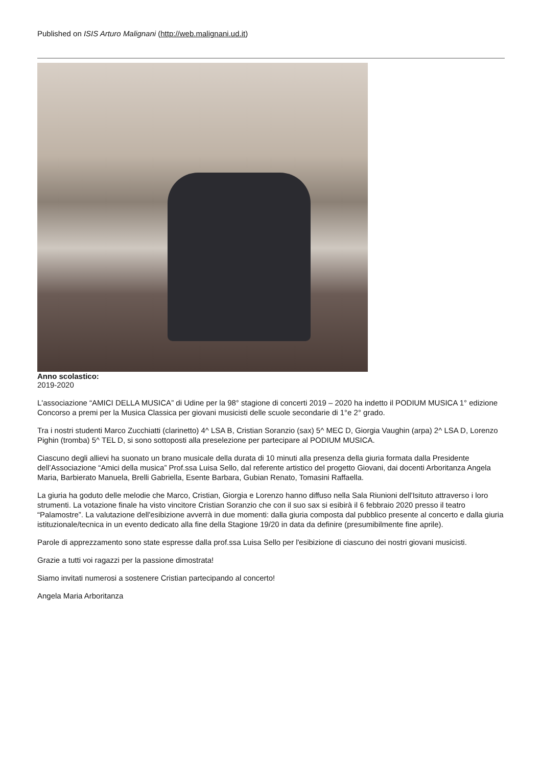Published on ISIS Arturo Malignani (http://web.malignani.ud.it)
Anno scolastico:
2019-2020
L'associazione “AMICI DELLA MUSICA” di Udine per la 98° stagione di concerti 2019 – 2020 ha indetto il PODIUM MUSICA 1° edizione Concorso a premi per la Musica Classica per giovani musicisti delle scuole secondarie di 1°e 2° grado.
Tra i nostri studenti Marco Zucchiatti (clarinetto) 4^ LSA B, Cristian Soranzio (sax) 5^ MEC D, Giorgia Vaughin (arpa) 2^ LSA D, Lorenzo Pighin (tromba) 5^ TEL D, si sono sottoposti alla preselezione per partecipare al PODIUM MUSICA.
Ciascuno degli allievi ha suonato un brano musicale della durata di 10 minuti alla presenza della giuria formata dalla Presidente dell’Associazione “Amici della musica” Prof.ssa Luisa Sello, dal referente artistico del progetto Giovani, dai docenti Arboritanza Angela Maria, Barbierato Manuela, Brelli Gabriella, Esente Barbara, Gubian Renato, Tomasini Raffaella.
La giuria ha goduto delle melodie che Marco, Cristian, Giorgia e Lorenzo hanno diffuso nella Sala Riunioni dell'Isituto attraverso i loro strumenti. La votazione finale ha visto vincitore Cristian Soranzio che con il suo sax si esibirà il 6 febbraio 2020 presso il teatro “Palamostre”. La valutazione dell'esibizione avverrà in due momenti: dalla giuria composta dal pubblico presente al concerto e dalla giuria istituzionale/tecnica in un evento dedicato alla fine della Stagione 19/20 in data da definire (presumibilmente fine aprile).
Parole di apprezzamento sono state espresse dalla prof.ssa Luisa Sello per l'esibizione di ciascuno dei nostri giovani musicisti.
Grazie a tutti voi ragazzi per la passione dimostrata!
Siamo invitati numerosi a sostenere Cristian partecipando al concerto!
Angela Maria Arboritanza